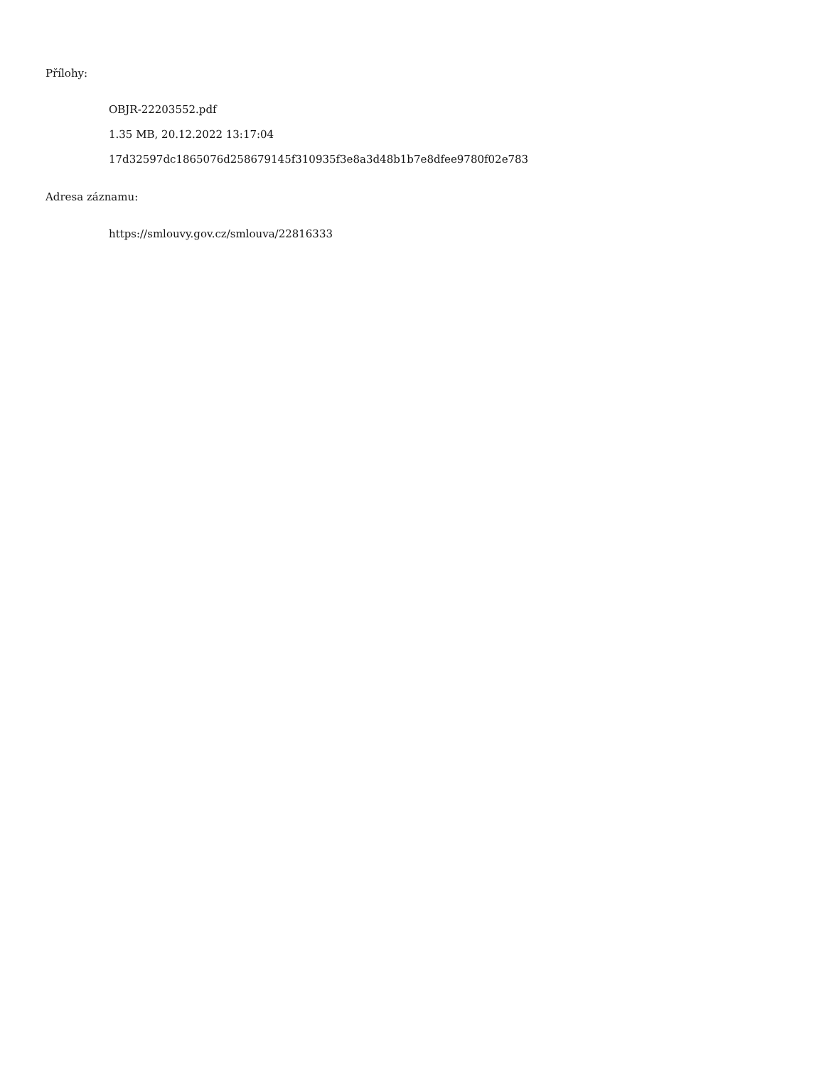Přílohy:
OBJR-22203552.pdf
1.35 MB, 20.12.2022 13:17:04
17d32597dc1865076d258679145f310935f3e8a3d48b1b7e8dfee9780f02e783
Adresa záznamu:
https://smlouvy.gov.cz/smlouva/22816333